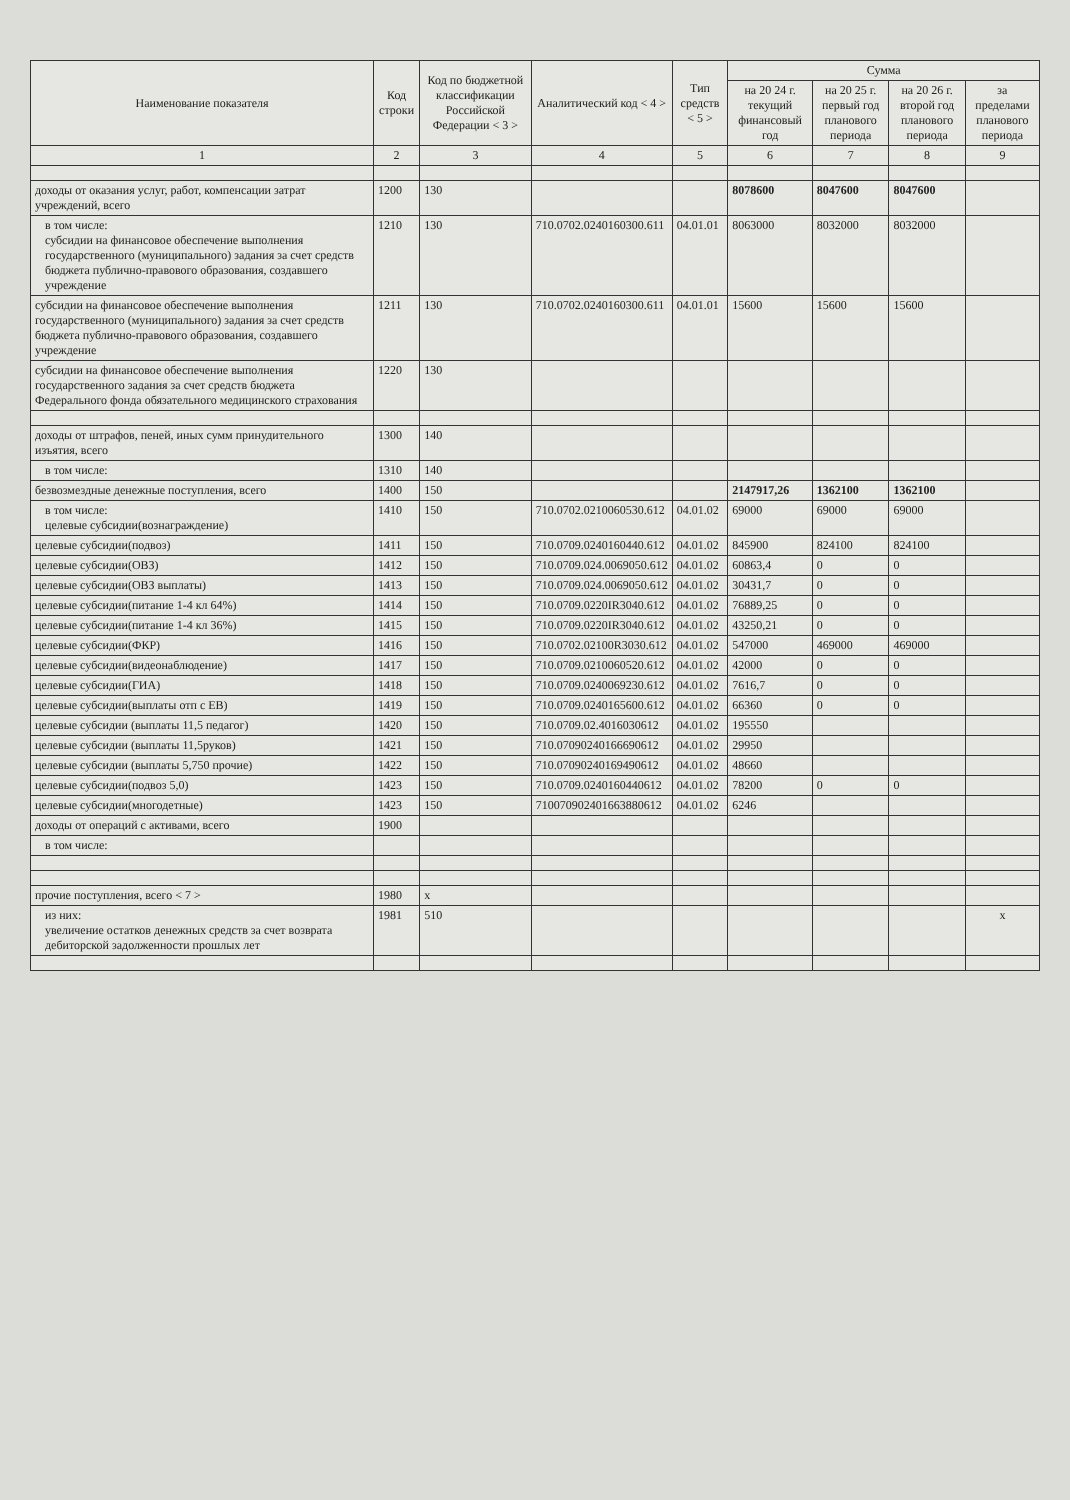| Наименование показателя | Код строки | Код по бюджетной классификации Российской Федерации < 3 > | Аналитический код < 4 > | Тип средств < 5 > | Сумма | | | |
| --- | --- | --- | --- | --- | --- | --- | --- | --- |
| | | | | | на 20 24 г. текущий финансовый год | на 20 25 г. первый год планового периода | на 20 26 г. второй год планового периода | за пределами планового периода |
| 1 | 2 | 3 | 4 | 5 | 6 | 7 | 8 | 9 |
| доходы от оказания услуг, работ, компенсации затрат учреждений, всего | 1200 | 130 | | | 8078600 | 8047600 | 8047600 | |
| в том числе: субсидии на финансовое обеспечение выполнения государственного (муниципального) задания за счет средств бюджета публично-правового образования, создавшего учреждение | 1210 | 130 | 710.0702.0240160300.611 | 04.01.01 | 8063000 | 8032000 | 8032000 | |
| субсидии на финансовое обеспечение выполнения государственного (муниципального) задания за счет средств бюджета публично-правового образования, создавшего учреждение | 1211 | 130 | 710.0702.0240160300.611 | 04.01.01 | 15600 | 15600 | 15600 | |
| субсидии на финансовое обеспечение выполнения государственного задания за счет средств бюджета Федерального фонда обязательного медицинского страхования | 1220 | 130 | | | | | | |
| доходы от штрафов, пеней, иных сумм принудительного изъятия, всего | 1300 | 140 | | | | | | |
| в том числе: | 1310 | 140 | | | | | | |
| безвозмездные денежные поступления, всего | 1400 | 150 | | | 2147917,26 | 1362100 | 1362100 | |
| в том числе: целевые субсидии(вознаграждение) | 1410 | 150 | 710.0702.0210060530.612 | 04.01.02 | 69000 | 69000 | 69000 | |
| целевые субсидии(подвоз) | 1411 | 150 | 710.0709.0240160440.612 | 04.01.02 | 845900 | 824100 | 824100 | |
| целевые субсидии(ОВЗ) | 1412 | 150 | 710.0709.024.0069050.612 | 04.01.02 | 60863,4 | 0 | 0 | |
| целевые субсидии(ОВЗ выплаты) | 1413 | 150 | 710.0709.024.0069050.612 | 04.01.02 | 30431,7 | 0 | 0 | |
| целевые субсидии(питание 1-4 кл 64%) | 1414 | 150 | 710.0709.0220IR3040.612 | 04.01.02 | 76889,25 | 0 | 0 | |
| целевые субсидии(питание 1-4 кл 36%) | 1415 | 150 | 710.0709.0220IR3040.612 | 04.01.02 | 43250,21 | 0 | 0 | |
| целевые субсидии(ФКР) | 1416 | 150 | 710.0702.02100R3030.612 | 04.01.02 | 547000 | 469000 | 469000 | |
| целевые субсидии(видеонаблюдение) | 1417 | 150 | 710.0709.0210060520.612 | 04.01.02 | 42000 | 0 | 0 | |
| целевые субсидии(ГИА) | 1418 | 150 | 710.0709.0240069230.612 | 04.01.02 | 7616,7 | 0 | 0 | |
| целевые субсидии(выплаты отп с ЕВ) | 1419 | 150 | 710.0709.0240165600.612 | 04.01.02 | 66360 | 0 | 0 | |
| целевые субсидии (выплаты 11,5 педагог) | 1420 | 150 | 710.0709.02.4016030612 | 04.01.02 | 195550 | | | |
| целевые субсидии (выплаты 11,5руков) | 1421 | 150 | 710.07090240166690612 | 04.01.02 | 29950 | | | |
| целевые субсидии (выплаты 5,750 прочие) | 1422 | 150 | 710.07090240169490612 | 04.01.02 | 48660 | | | |
| целевые субсидии(подвоз 5,0) | 1423 | 150 | 710.0709.0240160440612 | 04.01.02 | 78200 | 0 | 0 | |
| целевые субсидии(многодетные) | 1423 | 150 | 710070902401663880612 | 04.01.02 | 6246 | | | |
| доходы от операций с активами, всего | 1900 | | | | | | | |
| в том числе: | | | | | | | | |
| прочие поступления, всего < 7 > | 1980 | х | | | | | | |
| из них: увеличение остатков денежных средств за счет возврата дебиторской задолженности прошлых лет | 1981 | 510 | | | | | | х |